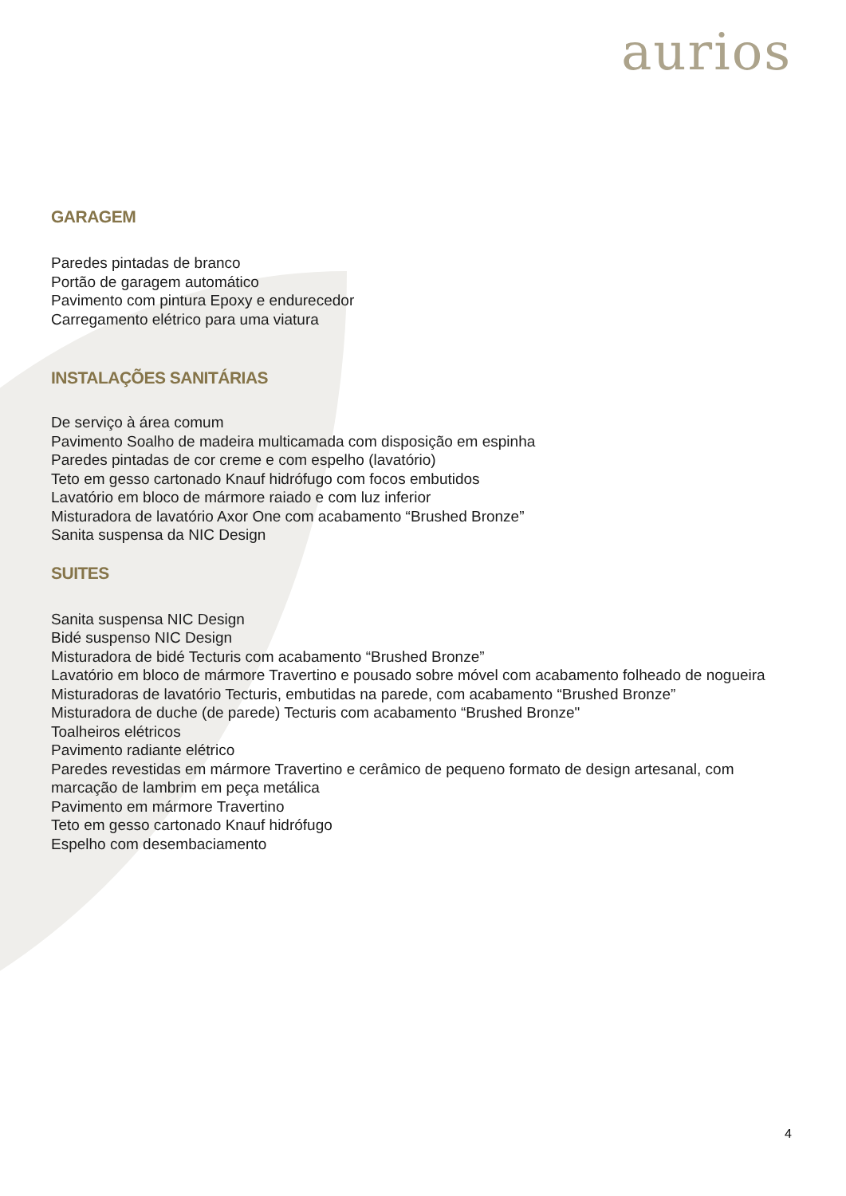aurios
GARAGEM
Paredes pintadas de branco
Portão de garagem automático
Pavimento com pintura Epoxy e endurecedor
Carregamento elétrico para uma viatura
INSTALAÇÕES SANITÁRIAS
De serviço à área comum
Pavimento Soalho de madeira multicamada com disposição em espinha
Paredes pintadas de cor creme e com espelho (lavatório)
Teto em gesso cartonado Knauf hidrófugo com focos embutidos
Lavatório em bloco de mármore raiado e com luz inferior
Misturadora de lavatório Axor One com acabamento “Brushed Bronze”
Sanita suspensa da NIC Design
SUITES
Sanita suspensa NIC Design
Bidé suspenso NIC Design
Misturadora de bidé Tecturis com acabamento “Brushed Bronze”
Lavatório em bloco de mármore Travertino e pousado sobre móvel com acabamento folheado de nogueira
Misturadoras de lavatório Tecturis, embutidas na parede, com acabamento “Brushed Bronze”
Misturadora de duche (de parede) Tecturis com acabamento “Brushed Bronze"
Toalheiros elétricos
Pavimento radiante elétrico
Paredes revestidas em mármore Travertino e cerâmico de pequeno formato de design artesanal, com marcação de lambrim em peça metálica
Pavimento em mármore Travertino
Teto em gesso cartonado Knauf hidrófugo
Espelho com desembaciamento
4